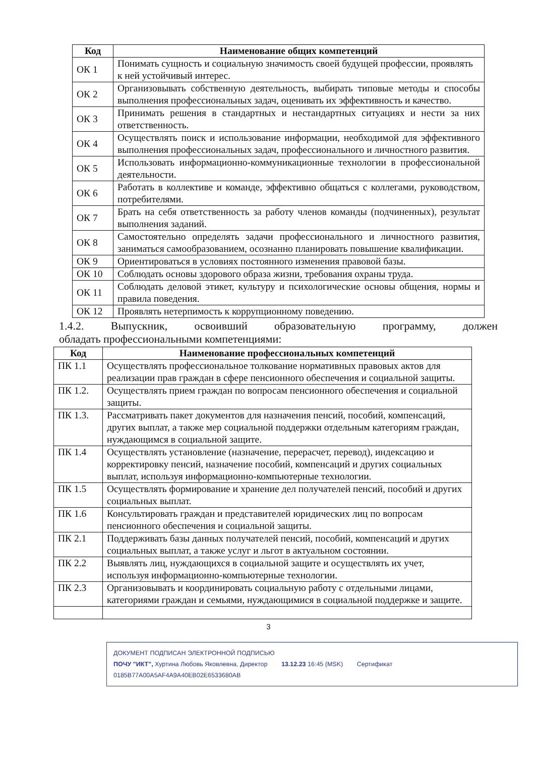| Код | Наименование общих компетенций |
| --- | --- |
| ОК 1 | Понимать сущность и социальную значимость своей будущей профессии, проявлять к ней устойчивый интерес. |
| ОК 2 | Организовывать собственную деятельность, выбирать типовые методы и способы выполнения профессиональных задач, оценивать их эффективность и качество. |
| ОК 3 | Принимать решения в стандартных и нестандартных ситуациях и нести за них ответственность. |
| ОК 4 | Осуществлять поиск и использование информации, необходимой для эффективного выполнения профессиональных задач, профессионального и личностного развития. |
| ОК 5 | Использовать информационно-коммуникационные технологии в профессиональной деятельности. |
| ОК 6 | Работать в коллективе и команде, эффективно общаться с коллегами, руководством, потребителями. |
| ОК 7 | Брать на себя ответственность за работу членов команды (подчиненных), результат выполнения заданий. |
| ОК 8 | Самостоятельно определять задачи профессионального и личностного развития, заниматься самообразованием, осознанно планировать повышение квалификации. |
| ОК 9 | Ориентироваться в условиях постоянного изменения правовой базы. |
| ОК 10 | Соблюдать основы здорового образа жизни, требования охраны труда. |
| ОК 11 | Соблюдать деловой этикет, культуру и психологические основы общения, нормы и правила поведения. |
| ОК 12 | Проявлять нетерпимость к коррупционному поведению. |
1.4.2. Выпускник, освоивший образовательную программу, должен
обладать профессиональными компетенциями:
| Код | Наименование профессиональных компетенций |
| --- | --- |
| ПК 1.1 | Осуществлять профессиональное толкование нормативных правовых актов для реализации прав граждан в сфере пенсионного обеспечения и социальной защиты. |
| ПК 1.2. | Осуществлять прием граждан по вопросам пенсионного обеспечения и социальной защиты. |
| ПК 1.3. | Рассматривать пакет документов для назначения пенсий, пособий, компенсаций, других выплат, а также мер социальной поддержки отдельным категориям граждан, нуждающимся в социальной защите. |
| ПК 1.4 | Осуществлять установление (назначение, перерасчет, перевод), индексацию и корректировку пенсий, назначение пособий, компенсаций и других социальных выплат, используя информационно-компьютерные технологии. |
| ПК 1.5 | Осуществлять формирование и хранение дел получателей пенсий, пособий и других социальных выплат. |
| ПК 1.6 | Консультировать граждан и представителей юридических лиц по вопросам пенсионного обеспечения и социальной защиты. |
| ПК 2.1 | Поддерживать базы данных получателей пенсий, пособий, компенсаций и других социальных выплат, а также услуг и льгот в актуальном состоянии. |
| ПК 2.2 | Выявлять лиц, нуждающихся в социальной защите и осуществлять их учет, используя информационно-компьютерные технологии. |
| ПК 2.3 | Организовывать и координировать социальную работу с отдельными лицами, категориями граждан и семьями, нуждающимися в социальной поддержке и защите. |
3
ДОКУМЕНТ ПОДПИСАН ЭЛЕКТРОННОЙ ПОДПИСЬЮ
ПОЧУ "ИКТ", Хуртина Любовь Яковлевна, Директор 13.12.23 16:45 (MSK) Сертификат 0185B77A00A5AF4A9A40EB02E6533680AB